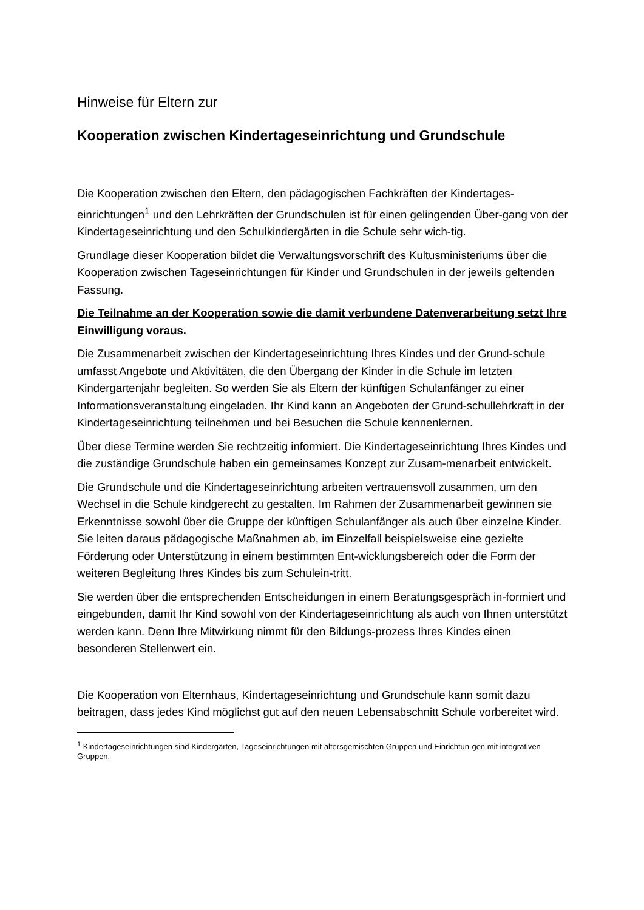Hinweise für Eltern zur
Kooperation zwischen Kindertageseinrichtung und Grundschule
Die Kooperation zwischen den Eltern, den pädagogischen Fachkräften der Kindertages-einrichtungen<sup>1</sup> und den Lehrkräften der Grundschulen ist für einen gelingenden Über-gang von der Kindertageseinrichtung und den Schulkindergärten in die Schule sehr wich-tig.
Grundlage dieser Kooperation bildet die Verwaltungsvorschrift des Kultusministeriums über die Kooperation zwischen Tageseinrichtungen für Kinder und Grundschulen in der jeweils geltenden Fassung.
Die Teilnahme an der Kooperation sowie die damit verbundene Datenverarbeitung setzt Ihre Einwilligung voraus.
Die Zusammenarbeit zwischen der Kindertageseinrichtung Ihres Kindes und der Grund-schule umfasst Angebote und Aktivitäten, die den Übergang der Kinder in die Schule im letzten Kindergartenjahr begleiten. So werden Sie als Eltern der künftigen Schulanfänger zu einer Informationsveranstaltung eingeladen. Ihr Kind kann an Angeboten der Grund-schullehrkraft in der Kindertageseinrichtung teilnehmen und bei Besuchen die Schule kennenlernen.
Über diese Termine werden Sie rechtzeitig informiert. Die Kindertageseinrichtung Ihres Kindes und die zuständige Grundschule haben ein gemeinsames Konzept zur Zusam-menarbeit entwickelt.
Die Grundschule und die Kindertageseinrichtung arbeiten vertrauensvoll zusammen, um den Wechsel in die Schule kindgerecht zu gestalten. Im Rahmen der Zusammenarbeit gewinnen sie Erkenntnisse sowohl über die Gruppe der künftigen Schulanfänger als auch über einzelne Kinder. Sie leiten daraus pädagogische Maßnahmen ab, im Einzelfall beispielsweise eine gezielte Förderung oder Unterstützung in einem bestimmten Ent-wicklungsbereich oder die Form der weiteren Begleitung Ihres Kindes bis zum Schulein-tritt.
Sie werden über die entsprechenden Entscheidungen in einem Beratungsgespräch in-formiert und eingebunden, damit Ihr Kind sowohl von der Kindertageseinrichtung als auch von Ihnen unterstützt werden kann. Denn Ihre Mitwirkung nimmt für den Bildungs-prozess Ihres Kindes einen besonderen Stellenwert ein.
Die Kooperation von Elternhaus, Kindertageseinrichtung und Grundschule kann somit dazu beitragen, dass jedes Kind möglichst gut auf den neuen Lebensabschnitt Schule vorbereitet wird.
<sup>1</sup> Kindertageseinrichtungen sind Kindergärten, Tageseinrichtungen mit altersgemischten Gruppen und Einrichtun-gen mit integrativen Gruppen.